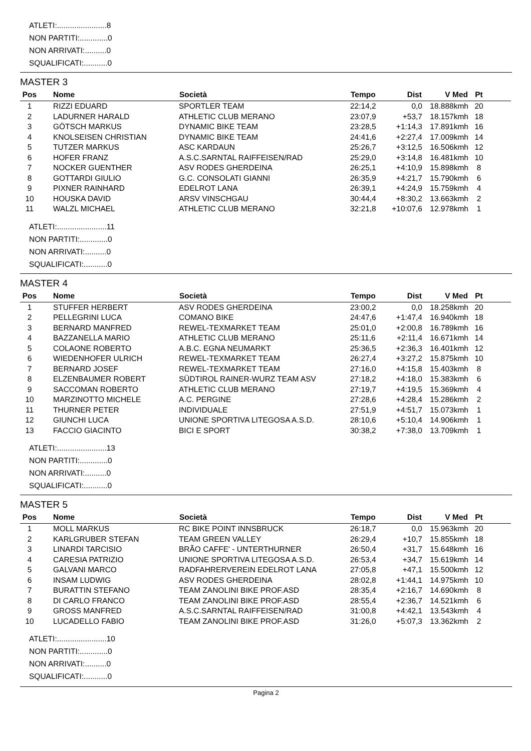ATLETI:.......................8
NON PARTITI:.............0
NON ARRIVATI:..........0
SQUALIFICATI:...........0
MASTER 3
| Pos | Nome | Società | Tempo | Dist | V Med | Pt | |
| --- | --- | --- | --- | --- | --- | --- | --- |
| 1 | RIZZI EDUARD | SPORTLER TEAM | 22:14,2 | 0,0 | 18.888kmh | 20 | |
| 2 | LADURNER HARALD | ATHLETIC CLUB MERANO | 23:07,9 | +53,7 | 18.157kmh | 18 | |
| 3 | GÖTSCH MARKUS | DYNAMIC BIKE TEAM | 23:28,5 | +1:14,3 | 17.891kmh | 16 | |
| 4 | KNOLSEISEN CHRISTIAN | DYNAMIC BIKE TEAM | 24:41,6 | +2:27,4 | 17.009kmh | 14 | |
| 5 | TUTZER MARKUS | ASC KARDAUN | 25:26,7 | +3:12,5 | 16.506kmh | 12 | |
| 6 | HOFER FRANZ | A.S.C.SARNTAL RAIFFEISEN/RAD | 25:29,0 | +3:14,8 | 16.481kmh | 10 | |
| 7 | NOCKER GUENTHER | ASV RODES GHERDEINA | 26:25,1 | +4:10,9 | 15.898kmh | 8 | |
| 8 | GOTTARDI GIULIO | G.C. CONSOLATI GIANNI | 26:35,9 | +4:21,7 | 15.790kmh | 6 | |
| 9 | PIXNER RAINHARD | EDELROT LANA | 26:39,1 | +4:24,9 | 15.759kmh | 4 | |
| 10 | HOUSKA DAVID | ARSV VINSCHGAU | 30:44,4 | +8:30,2 | 13.663kmh | 2 | |
| 11 | WALZL MICHAEL | ATHLETIC CLUB MERANO | 32:21,8 | +10:07,6 | 12.978kmh | 1 | |
ATLETI:.......................11
NON PARTITI:.............0
NON ARRIVATI:..........0
SQUALIFICATI:...........0
MASTER 4
| Pos | Nome | Società | Tempo | Dist | V Med | Pt | |
| --- | --- | --- | --- | --- | --- | --- | --- |
| 1 | STUFFER HERBERT | ASV RODES GHERDEINA | 23:00,2 | 0,0 | 18.258kmh | 20 | |
| 2 | PELLEGRINI LUCA | COMANO BIKE | 24:47,6 | +1:47,4 | 16.940kmh | 18 | |
| 3 | BERNARD MANFRED | REWEL-TEXMARKET TEAM | 25:01,0 | +2:00,8 | 16.789kmh | 16 | |
| 4 | BAZZANELLA MARIO | ATHLETIC CLUB MERANO | 25:11,6 | +2:11,4 | 16.671kmh | 14 | |
| 5 | COLAONE ROBERTO | A.B.C. EGNA NEUMARKT | 25:36,5 | +2:36,3 | 16.401kmh | 12 | |
| 6 | WIEDENHOFER ULRICH | REWEL-TEXMARKET TEAM | 26:27,4 | +3:27,2 | 15.875kmh | 10 | |
| 7 | BERNARD JOSEF | REWEL-TEXMARKET TEAM | 27:16,0 | +4:15,8 | 15.403kmh | 8 | |
| 8 | ELZENBAUMER ROBERT | SÜDTIROL RAINER-WURZ TEAM ASV | 27:18,2 | +4:18,0 | 15.383kmh | 6 | |
| 9 | SACCOMAN ROBERTO | ATHLETIC CLUB MERANO | 27:19,7 | +4:19,5 | 15.369kmh | 4 | |
| 10 | MARZINOTTO MICHELE | A.C. PERGINE | 27:28,6 | +4:28,4 | 15.286kmh | 2 | |
| 11 | THURNER PETER | INDIVIDUALE | 27:51,9 | +4:51,7 | 15.073kmh | 1 | |
| 12 | GIUNCHI LUCA | UNIONE SPORTIVA LITEGOSA A.S.D. | 28:10,6 | +5:10,4 | 14.906kmh | 1 | |
| 13 | FACCIO GIACINTO | BICI E SPORT | 30:38,2 | +7:38,0 | 13.709kmh | 1 | |
ATLETI:.......................13
NON PARTITI:.............0
NON ARRIVATI:..........0
SQUALIFICATI:...........0
MASTER 5
| Pos | Nome | Società | Tempo | Dist | V Med | Pt | |
| --- | --- | --- | --- | --- | --- | --- | --- |
| 1 | MOLL MARKUS | RC BIKE POINT INNSBRUCK | 26:18,7 | 0,0 | 15.963kmh | 20 | |
| 2 | KARLGRUBER STEFAN | TEAM GREEN VALLEY | 26:29,4 | +10,7 | 15.855kmh | 18 | |
| 3 | LINARDI TARCISIO | BRÃO CAFFE' - UNTERTHURNER | 26:50,4 | +31,7 | 15.648kmh | 16 | |
| 4 | CARESIA PATRIZIO | UNIONE SPORTIVA LITEGOSA A.S.D. | 26:53,4 | +34,7 | 15.619kmh | 14 | |
| 5 | GALVANI MARCO | RADFAHRERVEREIN EDELROT LANA | 27:05,8 | +47,1 | 15.500kmh | 12 | |
| 6 | INSAM LUDWIG | ASV RODES GHERDEINA | 28:02,8 | +1:44,1 | 14.975kmh | 10 | |
| 7 | BURATTIN STEFANO | TEAM ZANOLINI BIKE PROF.ASD | 28:35,4 | +2:16,7 | 14.690kmh | 8 | |
| 8 | DI CARLO FRANCO | TEAM ZANOLINI BIKE PROF.ASD | 28:55,4 | +2:36,7 | 14.521kmh | 6 | |
| 9 | GROSS MANFRED | A.S.C.SARNTAL RAIFFEISEN/RAD | 31:00,8 | +4:42,1 | 13.543kmh | 4 | |
| 10 | LUCADELLO FABIO | TEAM ZANOLINI BIKE PROF.ASD | 31:26,0 | +5:07,3 | 13.362kmh | 2 | |
ATLETI:.......................10
NON PARTITI:.............0
NON ARRIVATI:..........0
SQUALIFICATI:...........0
Pagina 2